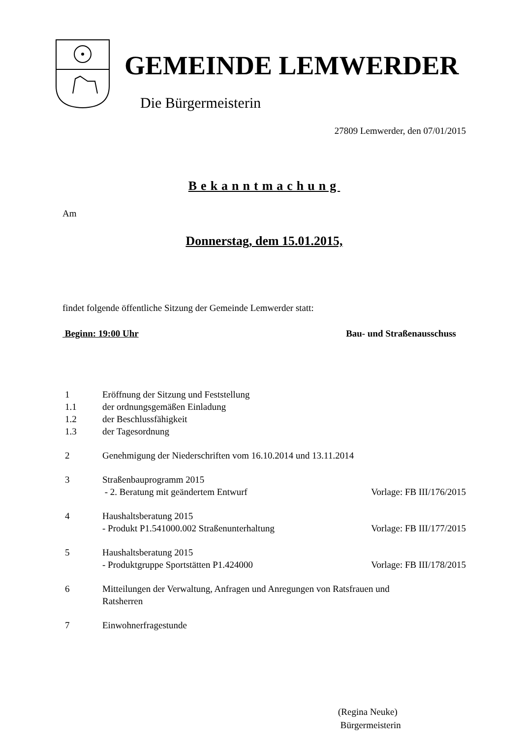GEMEINDE LEMWERDER
Die Bürgermeisterin
27809 Lemwerder, den 07/01/2015
Bekanntmachung
Am
Donnerstag, dem 15.01.2015,
findet folgende öffentliche Sitzung der Gemeinde Lemwerder statt:
Beginn: 19:00 Uhr Bau- und Straßenausschuss
| 1 | Eröffnung der Sitzung und Feststellung | |
| 1.1 | der ordnungsgemäßen Einladung | |
| 1.2 | der Beschlussfähigkeit | |
| 1.3 | der Tagesordnung | |
| 2 | Genehmigung der Niederschriften vom 16.10.2014 und 13.11.2014 | |
| 3 | Straßenbauprogramm 2015 - 2. Beratung mit geändertem Entwurf | Vorlage: FB III/176/2015 |
| 4 | Haushaltsberatung 2015 - Produkt P1.541000.002 Straßenunterhaltung | Vorlage: FB III/177/2015 |
| 5 | Haushaltsberatung 2015 - Produktgruppe Sportstätten P1.424000 | Vorlage: FB III/178/2015 |
| 6 | Mitteilungen der Verwaltung, Anfragen und Anregungen von Ratsfrauen und Ratsherren | |
| 7 | Einwohnerfragestunde | |
(Regina Neuke)
Bürgermeisterin